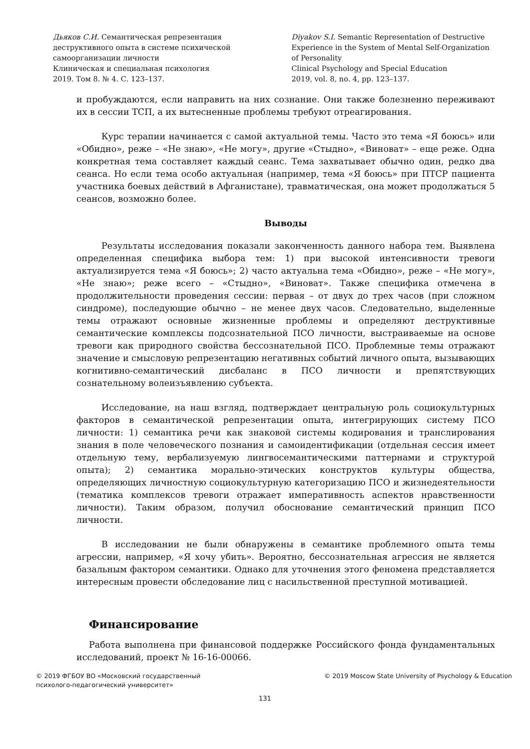Дьяков С.И. Семантическая репрезентация
деструктивного опыта в системе психической
самоорганизации личности
Клиническая и специальная психология
2019. Том 8. № 4. С. 123–137.
Diyakov S.I. Semantic Representation of Destructive
Experience in the System of Mental Self-Organization
of Personality
Clinical Psychology and Special Education
2019, vol. 8, no. 4, pp. 123–137.
и пробуждаются, если направить на них сознание. Они также болезненно переживают их в сессии ТСП, а их вытесненные проблемы требуют отреагирования.
Курс терапии начинается с самой актуальной темы. Часто это тема «Я боюсь» или «Обидно», реже – «Не знаю», «Не могу», другие «Стыдно», «Виноват» – еще реже. Одна конкретная тема составляет каждый сеанс. Тема захватывает обычно один, редко два сеанса. Но если тема особо актуальная (например, тема «Я боюсь» при ПТСР пациента участника боевых действий в Афганистане), травматическая, она может продолжаться 5 сеансов, возможно более.
Выводы
Результаты исследования показали законченность данного набора тем. Выявлена определенная специфика выбора тем: 1) при высокой интенсивности тревоги актуализируется тема «Я боюсь»; 2) часто актуальна тема «Обидно», реже – «Не могу», «Не знаю»; реже всего – «Стыдно», «Виноват». Также специфика отмечена в продолжительности проведения сессии: первая – от двух до трех часов (при сложном синдроме), последующие обычно – не менее двух часов. Следовательно, выделенные темы отражают основные жизненные проблемы и определяют деструктивные семантические комплексы подсознательной ПСО личности, выстраиваемые на основе тревоги как природного свойства бессознательной ПСО. Проблемные темы отражают значение и смысловую репрезентацию негативных событий личного опыта, вызывающих когнитивно-семантический дисбаланс в ПСО личности и препятствующих сознательному волеизъявлению субъекта.
Исследование, на наш взгляд, подтверждает центральную роль социокультурных факторов в семантической репрезентации опыта, интегрирующих систему ПСО личности: 1) семантика речи как знаковой системы кодирования и транслирования знания в поле человеческого познания и самоидентификации (отдельная сессия имеет отдельную тему, вербализуемую лингвосемантическими паттернами и структурой опыта); 2) семантика морально-этических конструктов культуры общества, определяющих личностную социокультурную категоризацию ПСО и жизнедеятельности (тематика комплексов тревоги отражает императивность аспектов нравственности личности). Таким образом, получил обоснование семантический принцип ПСО личности.
В исследовании не были обнаружены в семантике проблемного опыта темы агрессии, например, «Я хочу убить». Вероятно, бессознательная агрессия не является базальным фактором семантики. Однако для уточнения этого феномена представляется интересным провести обследование лиц с насильственной преступной мотивацией.
Финансирование
Работа выполнена при финансовой поддержке Российского фонда фундаментальных исследований, проект № 16-16-00066.
© 2019 ФГБОУ ВО «Московский государственный
психолого-педагогический университет»
© 2019 Moscow State University of Psychology & Education
131